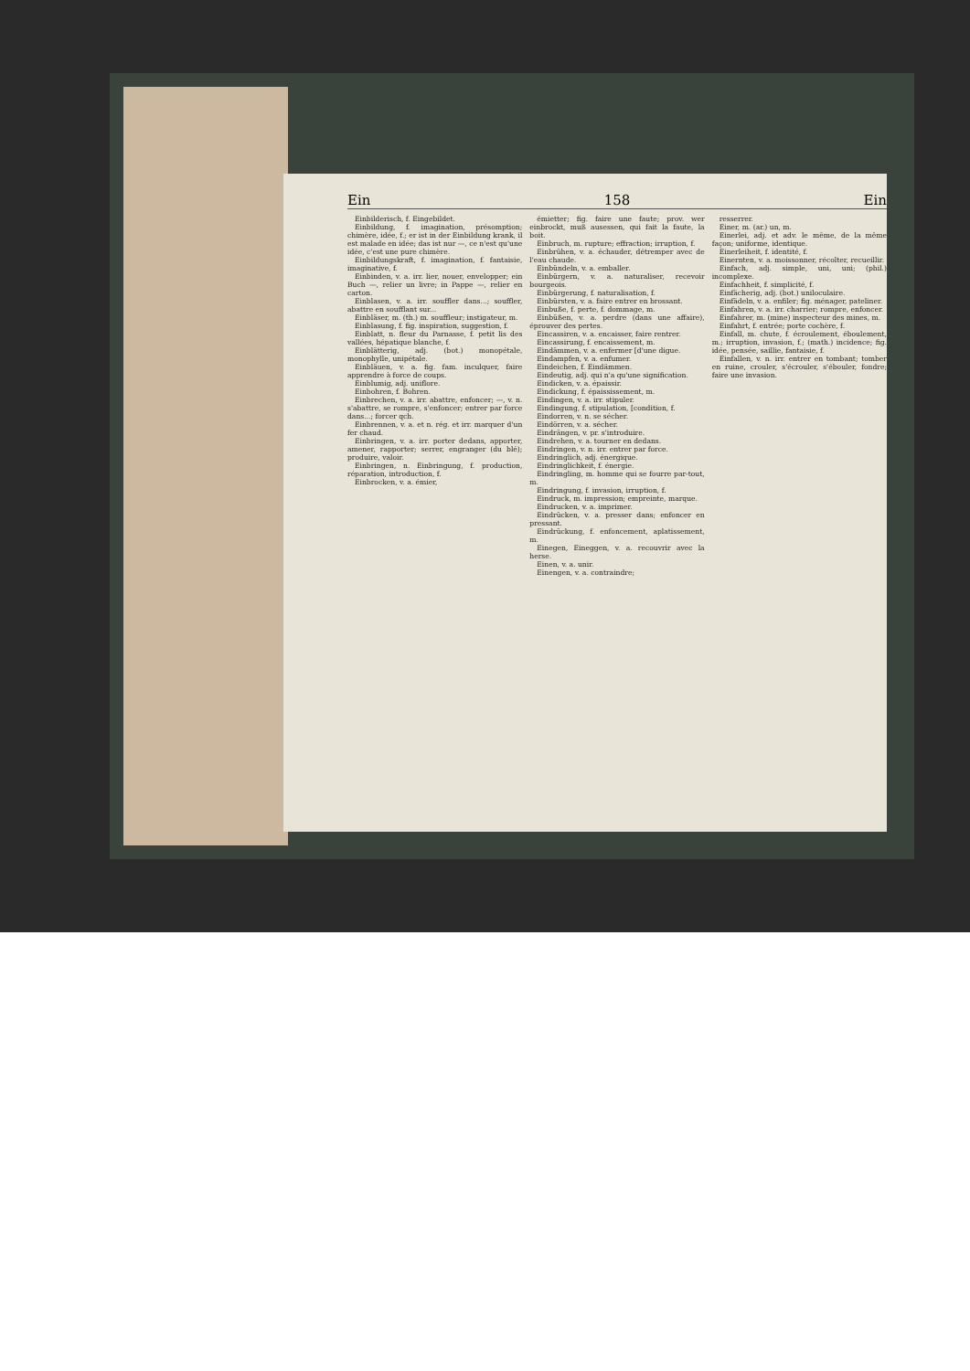Ein 158 Ein
Einbilderisch, f. Eingebildet.
Einbildung, f. imagination, présomption; chimère, idée, f.; er ist in der Einbildung krank, il est malade en idée; das ist nur —, ce n'est qu'une idée, c'est une pure chimère.
Einbildungskraft, f. imagination, f. fantaisie, imaginative, f.
Einbinden, v. a. irr. lier, nouer, envelopper; ein Buch —, relier un livre; in Pappe —, relier en carton.
Einblasen, v. a. irr. souffler dans...; souffler, abattre en soufflant sur...
Einbläser, m. (th.) m. souffleur; instigateur, m.
Einblasung, f. fig. inspiration, suggestion, f.
Einblatt, n. fleur du Parnasse, f. petit lis des vallées, hépatique blanche, f.
Einblätterig, adj. (bot.) monopétale, monophylle, unipétale.
Einbläuen, v. a. fig. fam. inculquer, faire apprendre à force de coups.
Einblumig, adj. uniflore.
Einbohren, f. Bohren.
Einbrechen, v. a. irr. abattre, enfoncer; —, v. n. s'abattre, se rompre, s'enfoncer; entrer par force dans...; forcer qch.
Einbrennen, v. a. et n. rég. et irr. marquer d'un fer chaud.
Einbringen, v. a. irr. porter dedans, apporter, amener, rapporter; serrer, engranger (du blé); produire, valoir.
Einbringen, n. Einbringung, f. production, réparation, introduction, f.
Einbrocken, v. a. émier,
émietter; fig. faire une faute; prov. wer einbrockt, muß ausessen, qui fait la faute, la boit.
Einbruch, m. rupture; effraction; irruption, f.
Einbrühen, v. a. échauder, détremper avec de l'eau chaude.
Einbündeln, v. a. emballer.
Einbürgern, v. a. naturaliser, recevoir bourgeois.
Einbürgerung, f. naturalisation, f.
Einbürsten, v. a. faire entrer en brossant.
Einbuße, f. perte, f. dommage, m.
Einbüßen, v. a. perdre (dans une affaire), éprouver des pertes.
Eincassiren, v. a. encaisser, faire rentrer.
Eincassirung, f. encaissement, m.
Eindämmen, v. a. enfermer [d'une digue.
Eindampfen, v. a. enfumer.
Eindeichen, f. Eindämmen.
Eindeutig, adj. qui n'a qu'une signification.
Eindicken, v. a. épaissir.
Eindickung, f. épaississement, m.
Eindingen, v. a. irr. stipuler.
Eindingung, f. stipulation, [condition, f.
Eindorren, v. n. se sécher.
Eindörren, v. a. sécher.
Eindrängen, v. pr. s'introduire.
Eindrehen, v. a. tourner en dedans.
Eindringen, v. n. irr. entrer par force.
Eindringlich, adj. énergique.
Eindringlichkeit, f. énergie.
Eindringling, m. homme qui se fourre par-tout, m.
Eindringung, f. invasion, irruption, f.
Eindruck, m. impression; empreinte, marque.
Eindrucken, v. a. imprimer.
Eindrücken, v. a. presser dans; enfoncer en pressant.
Eindrückung, f. enfoncement, aplatissement, m.
Einegen, Eineggen, v. a. recouvrir avec la herse.
Einen, v. a. unir.
Einengen, v. a. contraindre;
resserrer.
Einer, m. (ar.) un, m.
Einerlei, adj. et adv. le même, de la même façon; uniforme, identique.
Einerleiheit, f. identité, f.
Einernten, v. a. moissonner, récolter, recueillir.
Einfach, adj. simple, uni, uni; (phil.) incomplexe.
Einfachheit, f. simplicité, f.
Einfächerig, adj. (bot.) uniloculaire.
Einfädeln, v. a. enfiler; fig. ménager, pateliner.
Einfahren, v. a. irr. charrier; rompre, enfoncer.
Einfahrer, m. (mine) inspecteur des mines, m.
Einfahrt, f. entrée; porte cochère, f.
Einfall, m. chute, f. écroulement, éboulement, m.; irruption, invasion, f.; (math.) incidence; fig. idée, pensée, saillie, fantaisie, f.
Einfallen, v. n. irr. entrer en tombant; tomber en ruine, crouler, s'écrouler, s'ébouler, fondre; faire une invasion.